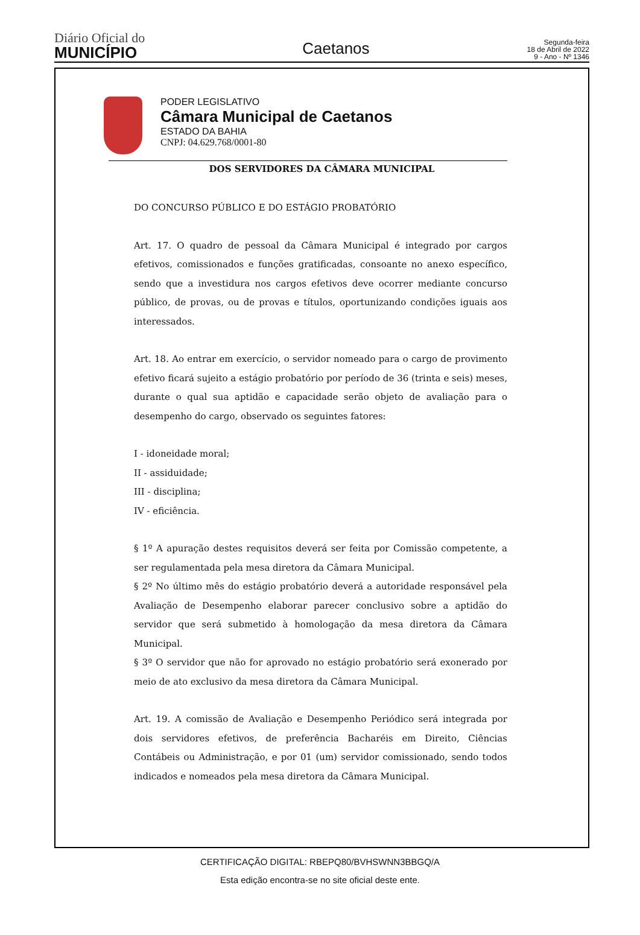Diário Oficial do
MUNICÍPIO
Caetanos
Segunda-feira
18 de Abril de 2022
9 - Ano - Nº 1346
PODER LEGISLATIVO
Câmara Municipal de Caetanos
ESTADO DA BAHIA
CNPJ: 04.629.768/0001-80
DOS SERVIDORES DA CÂMARA MUNICIPAL
DO CONCURSO PÚBLICO E DO ESTÁGIO PROBATÓRIO
Art. 17. O quadro de pessoal da Câmara Municipal é integrado por cargos efetivos, comissionados e funções gratificadas, consoante no anexo específico, sendo que a investidura nos cargos efetivos deve ocorrer mediante concurso público, de provas, ou de provas e títulos, oportunizando condições iguais aos interessados.
Art. 18. Ao entrar em exercício, o servidor nomeado para o cargo de provimento efetivo ficará sujeito a estágio probatório por período de 36 (trinta e seis) meses, durante o qual sua aptidão e capacidade serão objeto de avaliação para o desempenho do cargo, observado os seguintes fatores:
I - idoneidade moral;
II - assiduidade;
III - disciplina;
IV - eficiência.
§ 1º A apuração destes requisitos deverá ser feita por Comissão competente, a ser regulamentada pela mesa diretora da Câmara Municipal.
§ 2º No último mês do estágio probatório deverá a autoridade responsável pela Avaliação de Desempenho elaborar parecer conclusivo sobre a aptidão do servidor que será submetido à homologação da mesa diretora da Câmara Municipal.
§ 3º O servidor que não for aprovado no estágio probatório será exonerado por meio de ato exclusivo da mesa diretora da Câmara Municipal.
Art. 19. A comissão de Avaliação e Desempenho Periódico será integrada por dois servidores efetivos, de preferência Bacharéis em Direito, Ciências Contábeis ou Administração, e por 01 (um) servidor comissionado, sendo todos indicados e nomeados pela mesa diretora da Câmara Municipal.
CERTIFICAÇÃO DIGITAL: RBEPQ80/BVHSWNN3BBGQ/A
Esta edição encontra-se no site oficial deste ente.